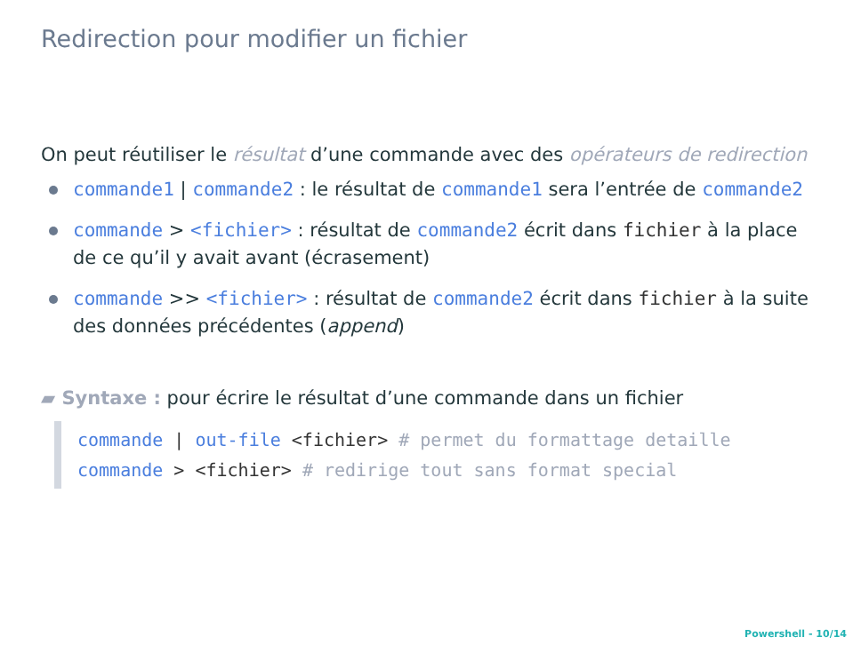Redirection pour modifier un fichier
On peut réutiliser le résultat d’une commande avec des opérateurs de redirection
commande1 | commande2 : le résultat de commande1 sera l’entrée de commande2
commande > <fichier> : résultat de commande2 écrit dans fichier à la place de ce qu’il y avait avant (écrasement)
commande >> <fichier> : résultat de commande2 écrit dans fichier à la suite des données précédentes (append)
▰ Syntaxe : pour écrire le résultat d’une commande dans un fichier
commande | out-file <fichier> # permet du formattage detaille
commande > <fichier> # redirige tout sans format special
Powershell - 10/14